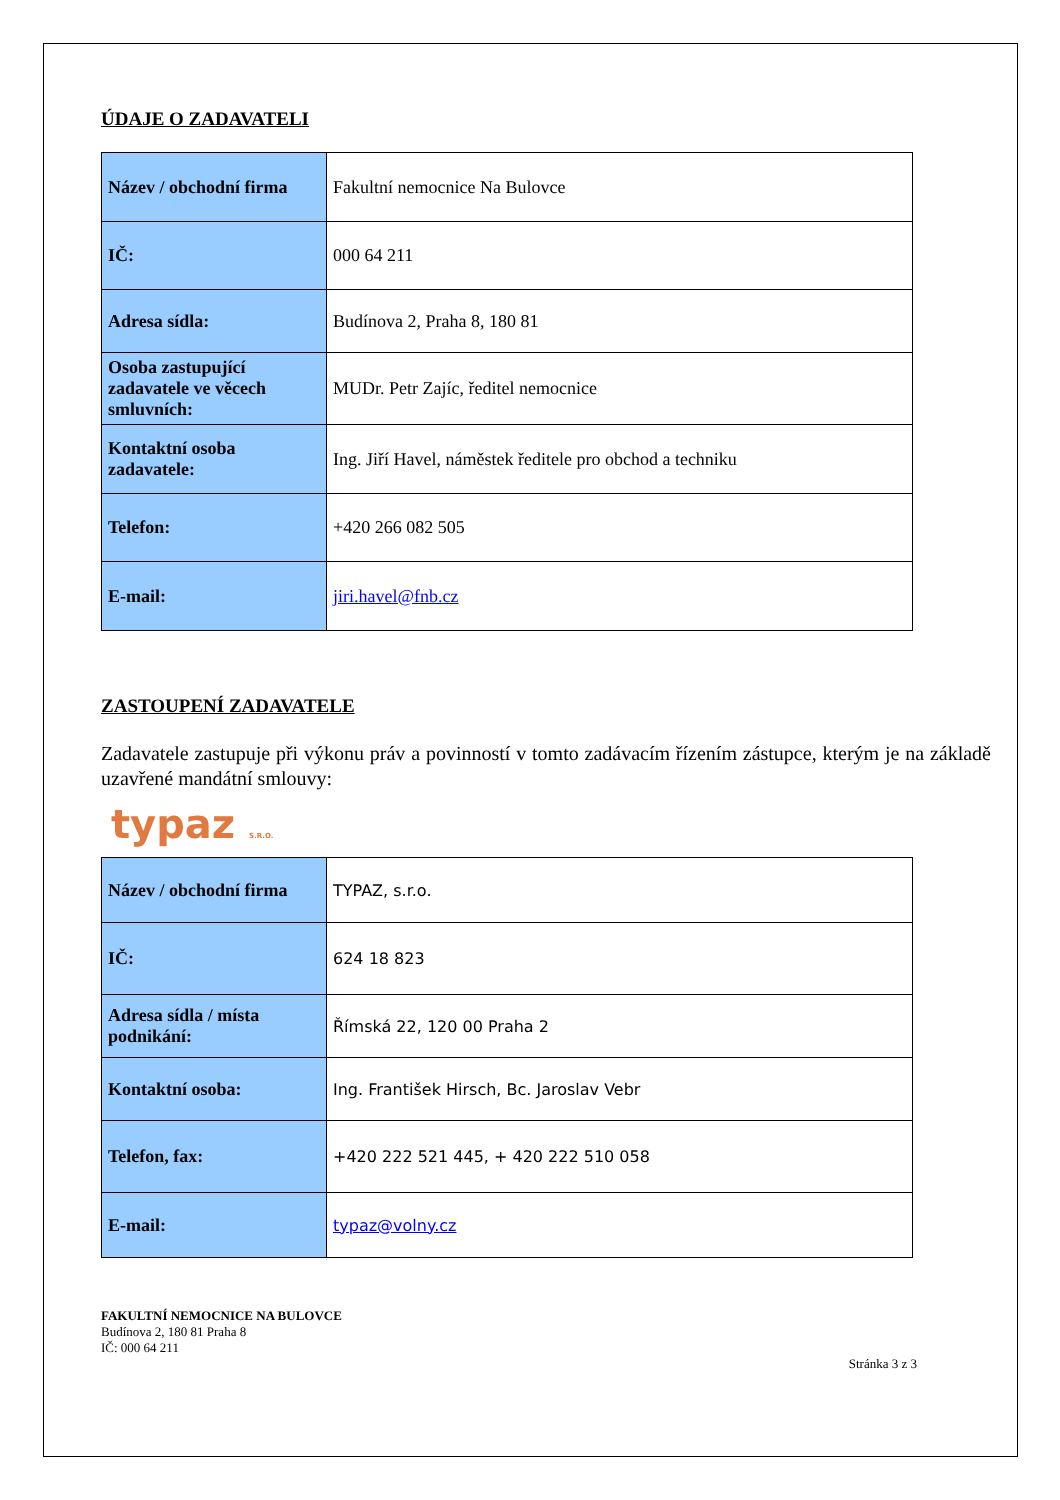ÚDAJE O ZADAVATELI
| Název / obchodní firma | Fakultní nemocnice Na Bulovce |
| IČ: | 000 64 211 |
| Adresa sídla: | Budínova 2, Praha 8, 180 81 |
| Osoba zastupující zadavatele ve věcech smluvních: | MUDr. Petr Zajíc, ředitel nemocnice |
| Kontaktní osoba zadavatele: | Ing. Jiří Havel, náměstek ředitele pro obchod a techniku |
| Telefon: | +420 266 082 505 |
| E-mail: | jiri.havel@fnb.cz |
ZASTOUPENÍ ZADAVATELE
Zadavatele zastupuje při výkonu práv a povinností v tomto zadávacím řízením zástupce, kterým je na základě uzavřené mandátní smlouvy:
typaz S.R.O.
| Název / obchodní firma | TYPAZ, s.r.o. |
| IČ: | 624 18 823 |
| Adresa sídla / místa podnikání: | Římská 22, 120 00 Praha 2 |
| Kontaktní osoba: | Ing. František Hirsch, Bc. Jaroslav Vebr |
| Telefon, fax: | +420 222 521 445, + 420 222 510 058 |
| E-mail: | typaz@volny.cz |
FAKULTNÍ NEMOCNICE NA BULOVCE
Budínova 2, 180 81 Praha 8
IČ: 000 64 211
Stránka 3 z 3